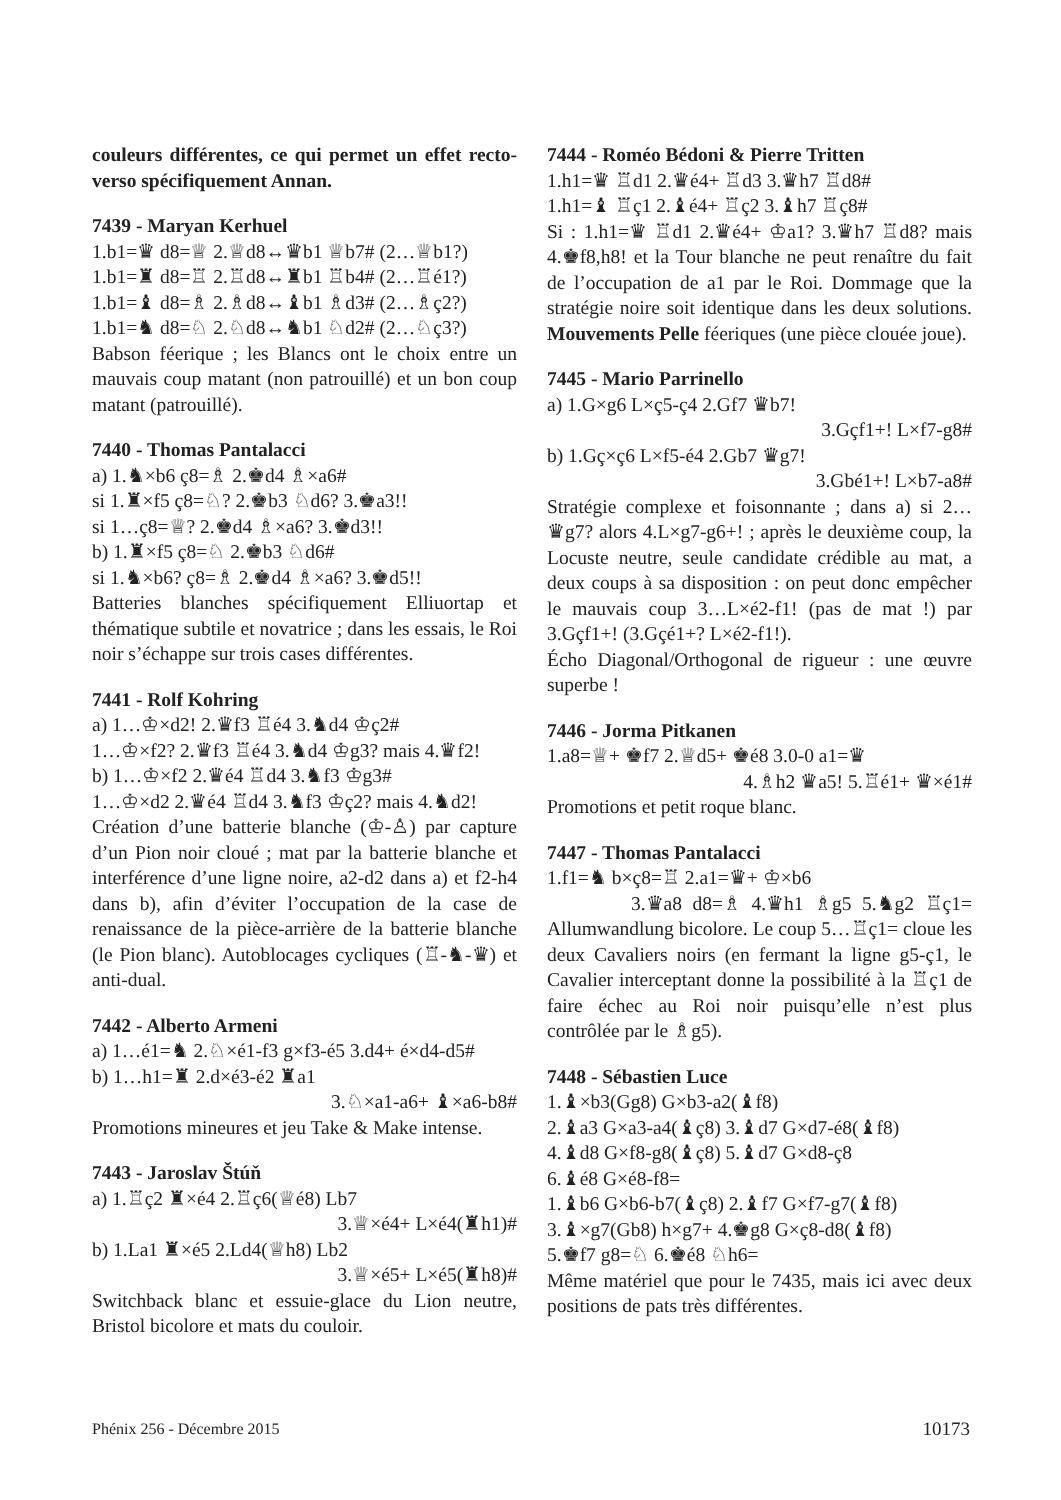couleurs différentes, ce qui permet un effet recto-verso spécifiquement Annan.
7439 - Maryan Kerhuel
1.b1=♛ d8=♕ 2.♕d8↔♛b1 ♕b7# (2…♕b1?)
1.b1=♜ d8=♖ 2.♖d8↔♜b1 ♖b4# (2…♖é1?)
1.b1=♝ d8=♗ 2.♗d8↔♝b1 ♗d3# (2…♗ç2?)
1.b1=♞ d8=♘ 2.♘d8↔♞b1 ♘d2# (2…♘ç3?)
Babson féerique ; les Blancs ont le choix entre un mauvais coup matant (non patrouillé) et un bon coup matant (patrouillé).
7440 - Thomas Pantalacci
a) 1.♞×b6 ç8=♗ 2.♚d4 ♗×a6#
si 1.♜×f5 ç8=♘? 2.♚b3 ♘d6? 3.♚a3!!
si 1…ç8=♕? 2.♚d4 ♗×a6? 3.♚d3!!
b) 1.♜×f5 ç8=♘ 2.♚b3 ♘d6#
si 1.♞×b6? ç8=♗ 2.♚d4 ♗×a6? 3.♚d5!!
Batteries blanches spécifiquement Elliuortap et thématique subtile et novatrice ; dans les essais, le Roi noir s’échappe sur trois cases différentes.
7441 - Rolf Kohring
a) 1…♔×d2! 2.♛f3 ♖é4 3.♞d4 ♔ç2#
1…♔×f2? 2.♛f3 ♖é4 3.♞d4 ♔g3? mais 4.♛f2!
b) 1…♔×f2 2.♛é4 ♖d4 3.♞f3 ♔g3#
1…♔×d2 2.♛é4 ♖d4 3.♞f3 ♔ç2? mais 4.♞d2!
Création d’une batterie blanche (♔-♙) par capture d’un Pion noir cloué ; mat par la batterie blanche et interférence d’une ligne noire, a2-d2 dans a) et f2-h4 dans b), afin d’éviter l’occupation de la case de renaissance de la pièce-arrière de la batterie blanche (le Pion blanc). Autoblocages cycliques (♖-♞-♛) et anti-dual.
7442 - Alberto Armeni
a) 1…é1=♞ 2.♘×é1-f3 g×f3-é5 3.d4+ é×d4-d5#
b) 1…h1=♜ 2.d×é3-é2 ♜a1
3.♘×a1-a6+ ♝×a6-b8#
Promotions mineures et jeu Take & Make intense.
7443 - Jaroslav Štúň
a) 1.♖ç2 ♜×é4 2.♖ç6(♕é8) Lb7
3.♕×é4+ L×é4(♜h1)#
b) 1.La1 ♜×é5 2.Ld4(♕h8) Lb2
3.♕×é5+ L×é5(♜h8)#
Switchback blanc et essuie-glace du Lion neutre, Bristol bicolore et mats du couloir.
7444 - Roméo Bédoni & Pierre Tritten
1.h1=♛ ♖d1 2.♛é4+ ♖d3 3.♛h7 ♖d8#
1.h1=♝ ♖ç1 2.♝é4+ ♖ç2 3.♝h7 ♖ç8#
Si : 1.h1=♛ ♖d1 2.♛é4+ ♔a1? 3.♛h7 ♖d8? mais 4.♚f8,h8! et la Tour blanche ne peut renaître du fait de l’occupation de a1 par le Roi. Dommage que la stratégie noire soit identique dans les deux solutions. Mouvements Pelle féeriques (une pièce clouée joue).
7445 - Mario Parrinello
a) 1.G×g6 L×ç5-ç4 2.Gf7 ♛b7!
3.Gçf1+! L×f7-g8#
b) 1.Gç×ç6 L×f5-é4 2.Gb7 ♛g7!
3.Gbé1+! L×b7-a8#
Stratégie complexe et foisonnante ; dans a) si 2…♛g7? alors 4.L×g7-g6+! ; après le deuxième coup, la Locuste neutre, seule candidate crédible au mat, a deux coups à sa disposition : on peut donc empêcher le mauvais coup 3…L×é2-f1! (pas de mat !) par 3.Gçf1+! (3.Gçé1+? L×é2-f1!).
Écho Diagonal/Orthogonal de rigueur : une œuvre superbe !
7446 - Jorma Pitkanen
1.a8=♕+ ♚f7 2.♕d5+ ♚é8 3.0-0 a1=♛
4.♗h2 ♛a5! 5.♖é1+ ♛×é1#
Promotions et petit roque blanc.
7447 - Thomas Pantalacci
1.f1=♞ b×ç8=♖ 2.a1=♛+ ♔×b6
3.♛a8 d8=♗ 4.♛h1 ♗g5 5.♞g2 ♖ç1= Allumwandlung bicolore. Le coup 5…♖ç1= cloue les deux Cavaliers noirs (en fermant la ligne g5-ç1, le Cavalier interceptant donne la possibilité à la ♖ç1 de faire échec au Roi noir puisqu’elle n’est plus contrôlée par le ♗g5).
7448 - Sébastien Luce
1.♝×b3(Gg8) G×b3-a2(♝f8)
2.♝a3 G×a3-a4(♝ç8) 3.♝d7 G×d7-é8(♝f8)
4.♝d8 G×f8-g8(♝ç8) 5.♝d7 G×d8-ç8
6.♝é8 G×é8-f8=
1.♝b6 G×b6-b7(♝ç8) 2.♝f7 G×f7-g7(♝f8)
3.♝×g7(Gb8) h×g7+ 4.♚g8 G×ç8-d8(♝f8)
5.♚f7 g8=♘ 6.♚é8 ♘h6=
Même matériel que pour le 7435, mais ici avec deux positions de pats très différentes.
Phénix 256 - Décembre 2015 10173